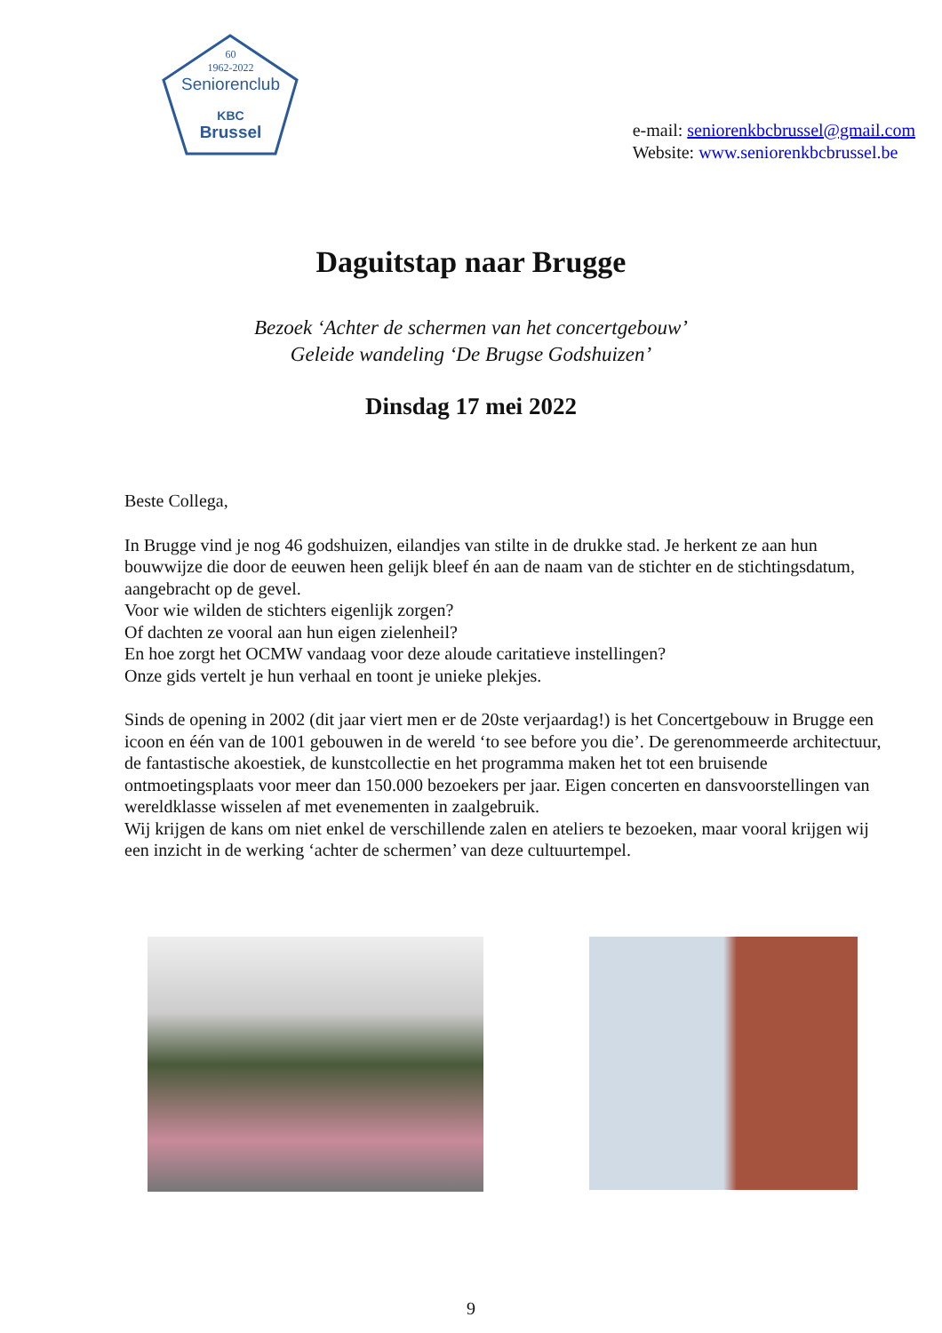60
1962-2022
Seniorenclub
KBC
Brussel
e-mail: seniorenkbcbrussel@gmail.com
Website: www.seniorenkbcbrussel.be
Daguitstap naar Brugge
Bezoek ‘Achter de schermen van het concertgebouw’
Geleide wandeling ‘De Brugse Godshuizen’
Dinsdag 17 mei 2022
Beste Collega,
In Brugge vind je nog 46 godshuizen, eilandjes van stilte in de drukke stad. Je herkent ze aan hun bouwwijze die door de eeuwen heen gelijk bleef én aan de naam van de stichter en de stichtingsdatum, aangebracht op de gevel.
Voor wie wilden de stichters eigenlijk zorgen?
Of dachten ze vooral aan hun eigen zielenheil?
En hoe zorgt het OCMW vandaag voor deze aloude caritatieve instellingen?
Onze gids vertelt je hun verhaal en toont je unieke plekjes.
Sinds de opening in 2002 (dit jaar viert men er de 20ste verjaardag!) is het Concertgebouw in Brugge een icoon en één van de 1001 gebouwen in de wereld ‘to see before you die’. De gerenommeerde architectuur, de fantastische akoestiek, de kunstcollectie en het programma maken het tot een bruisende ontmoetingsplaats voor meer dan 150.000 bezoekers per jaar. Eigen concerten en dansvoorstellingen van wereldklasse wisselen af met evenementen in zaalgebruik.
Wij krijgen de kans om niet enkel de verschillende zalen en ateliers te bezoeken, maar vooral krijgen wij een inzicht in de werking ‘achter de schermen’ van deze cultuurtempel.
9